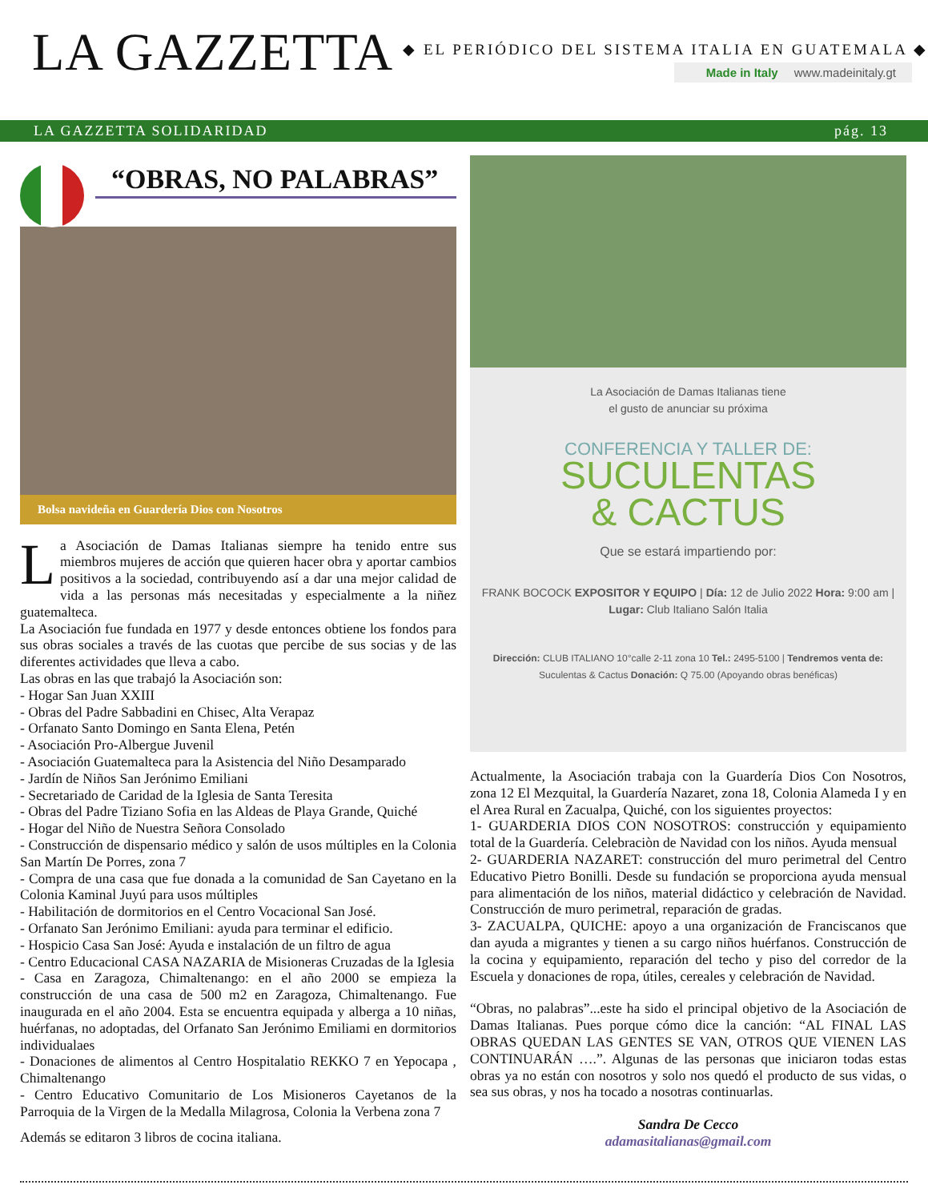LA GAZZETTA
◆ EL PERIÓDICO DEL SISTEMA ITALIA EN GUATEMALA ◆
Made in Italy www.madeinitaly.gt
LA GAZZETTA SOLIDARIDAD pág. 13
“OBRAS, NO PALABRAS”
Bolsa navideña en Guardería Dios con Nosotros
La Asociación de Damas Italianas siempre ha tenido entre sus miembros mujeres de acción que quieren hacer obra y aportar cambios positivos a la sociedad, contribuyendo así a dar una mejor calidad de vida a las personas más necesitadas y especialmente a la niñez guatemalteca.
La Asociación fue fundada en 1977 y desde entonces obtiene los fondos para sus obras sociales a través de las cuotas que percibe de sus socias y de las diferentes actividades que lleva a cabo.
Las obras en las que trabajó la Asociación son:
- Hogar San Juan XXIII
- Obras del Padre Sabbadini en Chisec, Alta Verapaz
- Orfanato Santo Domingo en Santa Elena, Petén
- Asociación Pro-Albergue Juvenil
- Asociación Guatemalteca para la Asistencia del Niño Desamparado
- Jardín de Niños San Jerónimo Emiliani
- Secretariado de Caridad de la Iglesia de Santa Teresita
- Obras del Padre Tiziano Sofia en las Aldeas de Playa Grande, Quiché
- Hogar del Niño de Nuestra Señora Consolado
- Construcción de dispensario médico y salón de usos múltiples en la Colonia San Martín De Porres, zona 7
- Compra de una casa que fue donada a la comunidad de San Cayetano en la Colonia Kaminal Juyú para usos múltiples
- Habilitación de dormitorios en el Centro Vocacional San José.
- Orfanato San Jerónimo Emiliani: ayuda para terminar el edificio.
- Hospicio Casa San José: Ayuda e instalación de un filtro de agua
- Centro Educacional CASA NAZARIA de Misioneras Cruzadas de la Iglesia
- Casa en Zaragoza, Chimaltenango: en el año 2000 se empieza la construcción de una casa de 500 m2 en Zaragoza, Chimaltenango. Fue inaugurada en el año 2004. Esta se encuentra equipada y alberga a 10 niñas, huérfanas, no adoptadas, del Orfanato San Jerónimo Emiliami en dormitorios individualaes
- Donaciones de alimentos al Centro Hospitalatio REKKO 7 en Yepocapa , Chimaltenango
- Centro Educativo Comunitario de Los Misioneros Cayetanos de la Parroquia de la Virgen de la Medalla Milagrosa, Colonia la Verbena zona 7
Además se editaron 3 libros de cocina italiana.
La Asociación de Damas Italianas tiene
el gusto de anunciar su próxima
CONFERENCIA Y TALLER DE:
SUCULENTAS
& CACTUS
Que se estará impartiendo por:
FRANK BOCOCK EXPOSITOR Y EQUIPO | Día: 12 de Julio 2022 Hora: 9:00 am | Lugar: Club Italiano Salón Italia
Dirección: CLUB ITALIANO 10°calle 2-11 zona 10 Tel.: 2495-5100 | Tendremos venta de: Suculentas & Cactus Donación: Q 75.00 (Apoyando obras benéficas)
Actualmente, la Asociación trabaja con la Guardería Dios Con Nosotros, zona 12 El Mezquital, la Guardería Nazaret, zona 18, Colonia Alameda I y en el Area Rural en Zacualpa, Quiché, con los siguientes proyectos:
1- GUARDERIA DIOS CON NOSOTROS: construcción y equipamiento total de la Guardería. Celebraciòn de Navidad con los niños. Ayuda mensual
2- GUARDERIA NAZARET: construcción del muro perimetral del Centro Educativo Pietro Bonilli. Desde su fundación se proporciona ayuda mensual para alimentación de los niños, material didáctico y celebración de Navidad. Construcción de muro perimetral, reparación de gradas.
3- ZACUALPA, QUICHE: apoyo a una organización de Franciscanos que dan ayuda a migrantes y tienen a su cargo niños huérfanos. Construcción de la cocina y equipamiento, reparación del techo y piso del corredor de la Escuela y donaciones de ropa, útiles, cereales y celebración de Navidad.
“Obras, no palabras”...este ha sido el principal objetivo de la Asociación de Damas Italianas. Pues porque cómo dice la canción: “AL FINAL LAS OBRAS QUEDAN LAS GENTES SE VAN, OTROS QUE VIENEN LAS CONTINUARÁN ….”. Algunas de las personas que iniciaron todas estas obras ya no están con nosotros y solo nos quedó el producto de sus vidas, o sea sus obras, y nos ha tocado a nosotras continuarlas.
Sandra De Cecco
adamasitalianas@gmail.com